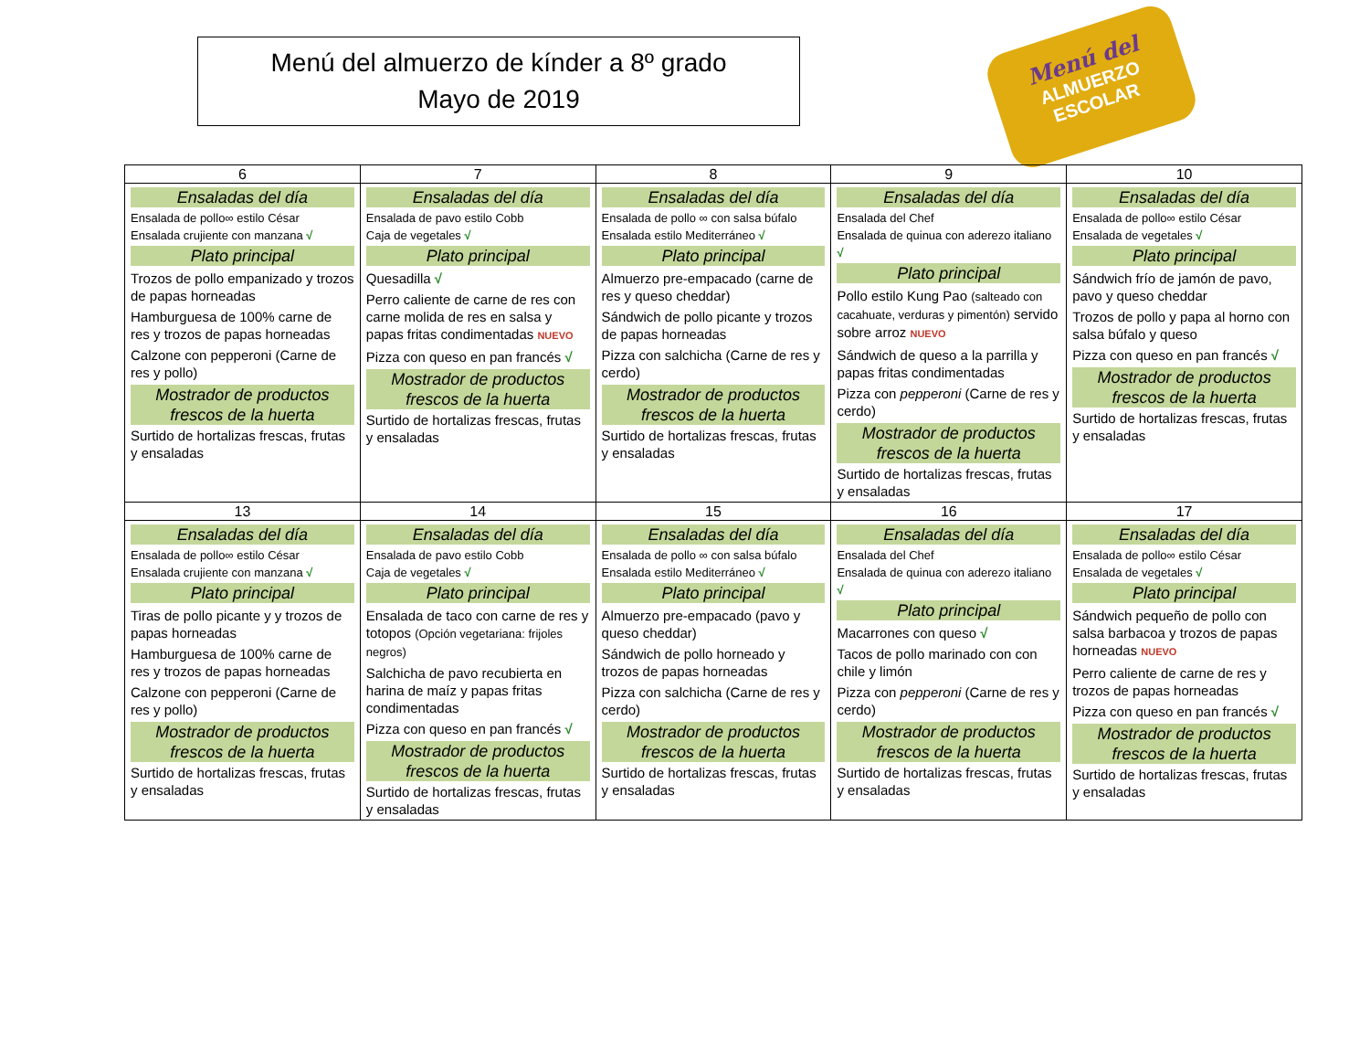Menú del almuerzo de kínder a 8º grado
Mayo de 2019
Menú del
ALMUERZO
ESCOLAR
| 6 | 7 | 8 | 9 | 10 |
| --- | --- | --- | --- | --- |
| Ensaladas del día Ensalada de pollo∞ estilo César Ensalada crujiente con manzana √ Plato principal Trozos de pollo empanizado y trozos de papas horneadas Hamburguesa de 100% carne de res y trozos de papas horneadas Calzone con pepperoni (Carne de res y pollo) Mostrador de productos frescos de la huerta Surtido de hortalizas frescas, frutas y ensaladas | Ensaladas del día Ensalada de pavo estilo Cobb Caja de vegetales √ Plato principal Quesadilla √ Perro caliente de carne de res con carne molida de res en salsa y papas fritas condimentadas NUEVO Pizza con queso en pan francés √ Mostrador de productos frescos de la huerta Surtido de hortalizas frescas, frutas y ensaladas | Ensaladas del día Ensalada de pollo ∞ con salsa búfalo Ensalada estilo Mediterráneo √ Plato principal Almuerzo pre-empacado (carne de res y queso cheddar) Sándwich de pollo picante y trozos de papas horneadas Pizza con salchicha (Carne de res y cerdo) Mostrador de productos frescos de la huerta Surtido de hortalizas frescas, frutas y ensaladas | Ensaladas del día Ensalada del Chef Ensalada de quinua con aderezo italiano √ Plato principal Pollo estilo Kung Pao (salteado con cacahuate, verduras y pimentón) servido sobre arroz NUEVO Sándwich de queso a la parrilla y papas fritas condimentadas Pizza con pepperoni (Carne de res y cerdo) Mostrador de productos frescos de la huerta Surtido de hortalizas frescas, frutas y ensaladas | Ensaladas del día Ensalada de pollo∞ estilo César Ensalada de vegetales √ Plato principal Sándwich frío de jamón de pavo, pavo y queso cheddar Trozos de pollo y papa al horno con salsa búfalo y queso Pizza con queso en pan francés √ Mostrador de productos frescos de la huerta Surtido de hortalizas frescas, frutas y ensaladas |
| 13 | 14 | 15 | 16 | 17 |
| Ensaladas del día Ensalada de pollo∞ estilo César Ensalada crujiente con manzana √ Plato principal Tiras de pollo picante y y trozos de papas horneadas Hamburguesa de 100% carne de res y trozos de papas horneadas Calzone con pepperoni (Carne de res y pollo) Mostrador de productos frescos de la huerta Surtido de hortalizas frescas, frutas y ensaladas | Ensaladas del día Ensalada de pavo estilo Cobb Caja de vegetales √ Plato principal Ensalada de taco con carne de res y totopos (Opción vegetariana: frijoles negros) Salchicha de pavo recubierta en harina de maíz y papas fritas condimentadas Pizza con queso en pan francés √ Mostrador de productos frescos de la huerta Surtido de hortalizas frescas, frutas y ensaladas | Ensaladas del día Ensalada de pollo ∞ con salsa búfalo Ensalada estilo Mediterráneo √ Plato principal Almuerzo pre-empacado (pavo y queso cheddar) Sándwich de pollo horneado y trozos de papas horneadas Pizza con salchicha (Carne de res y cerdo) Mostrador de productos frescos de la huerta Surtido de hortalizas frescas, frutas y ensaladas | Ensaladas del día Ensalada del Chef Ensalada de quinua con aderezo italiano √ Plato principal Macarrones con queso √ Tacos de pollo marinado con con chile y limón Pizza con pepperoni (Carne de res y cerdo) Mostrador de productos frescos de la huerta Surtido de hortalizas frescas, frutas y ensaladas | Ensaladas del día Ensalada de pollo∞ estilo César Ensalada de vegetales √ Plato principal Sándwich pequeño de pollo con salsa barbacoa y trozos de papas horneadas NUEVO Perro caliente de carne de res y trozos de papas horneadas Pizza con queso en pan francés √ Mostrador de productos frescos de la huerta Surtido de hortalizas frescas, frutas y ensaladas |